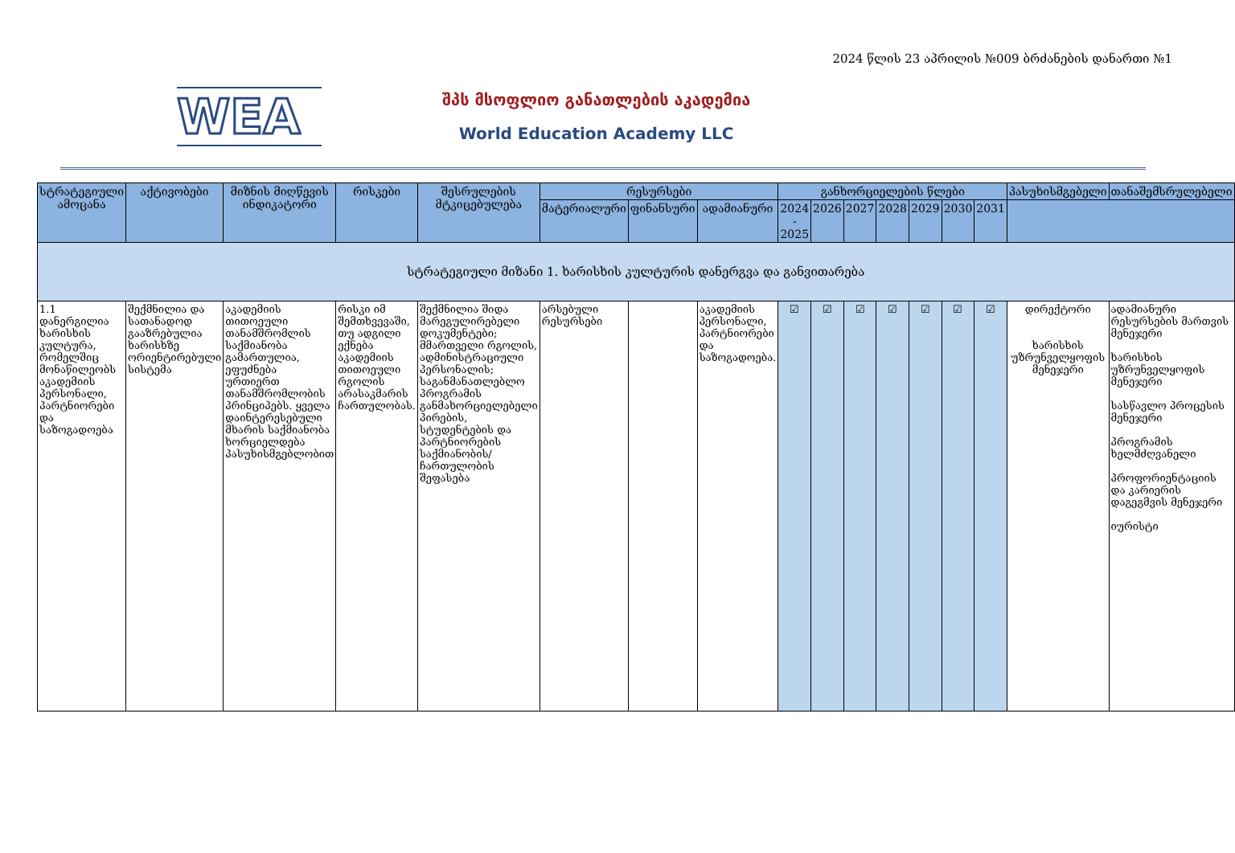2024 წლის 23 აპრილის №009 ბრძანების დანართი №1
WEA
შპს მსოფლიო განათლების აკადემია
World Education Academy LLC
| სტრატეგიული ამოცანა | აქტივობები | მიზნის მიღწევის ინდიკატორი | რისკები | შესრულების მტკიცებულება | რესურსები | | | განხორციელების წლები | | | | | | | პასუხისმგებელი | თანაშემსრულებელი |
| --- | --- | --- | --- | --- | --- | --- | --- | --- | --- | --- | --- | --- | --- | --- | --- | --- |
| | | | | | მატერიალური | ფინანსური | ადამიანური | 2024 - 2025 | 2026 | 2027 | 2028 | 2029 | 2030 | 2031 | | |
| სტრატეგიული მიზანი 1. ხარისხის კულტურის დანერგვა და განვითარება | | | | | | | | | | | | | | | | |
| 1.1 დანერგილია ხარისხის კულტურა, რომელშიც მონაწილეობს აკადემიის პერსონალი, პარტნიორები და საზოგადოება | შექმნილია და სათანადოდ გააზრებულია ხარისხზე ორიენტირებული სისტემა | აკადემიის თითოეული თანამშრომლის საქმიანობა გამართულია, ეფუძნება ურთიერთ თანამშრომლობის პრინციპებს. ყველა დაინტერესებული მხარის საქმიანობა ხორციელდება პასუხისმგებლობით | რისკი იმ შემთხვევაში, თუ ადგილი ექნება აკადემიის თითოეული რგოლის არასაკმარის ჩართულობას. | შექმნილია შიდა მარეგულირებელი დოკუმენტები; მმართველი რგოლის, ადმინისტრაციული პერსონალის; საგანმანათლებლო პროგრამის განმახორციელებელი პირების, სტუდენტების და პარტნიორების საქმიანობის/ ჩართულობის შეფასება | არსებული რესურსები | | აკადემიის პერსონალი, პარტნიორები და საზოგადოება. | ☑ | ☑ | ☑ | ☑ | ☑ | ☑ | ☑ | დირექტორი ხარისხის უზრუნველყოფის მენეჯერი | ადამიანური რესურსების მართვის მენეჯერი ხარისხის უზრუნველყოფის მენეჯერი სასწავლო პროცესის მენეჯერი პროგრამის ხელმძღვანელი პროფორიენტაციის და კარიერის დაგეგმვის მენეჯერი იურისტი |